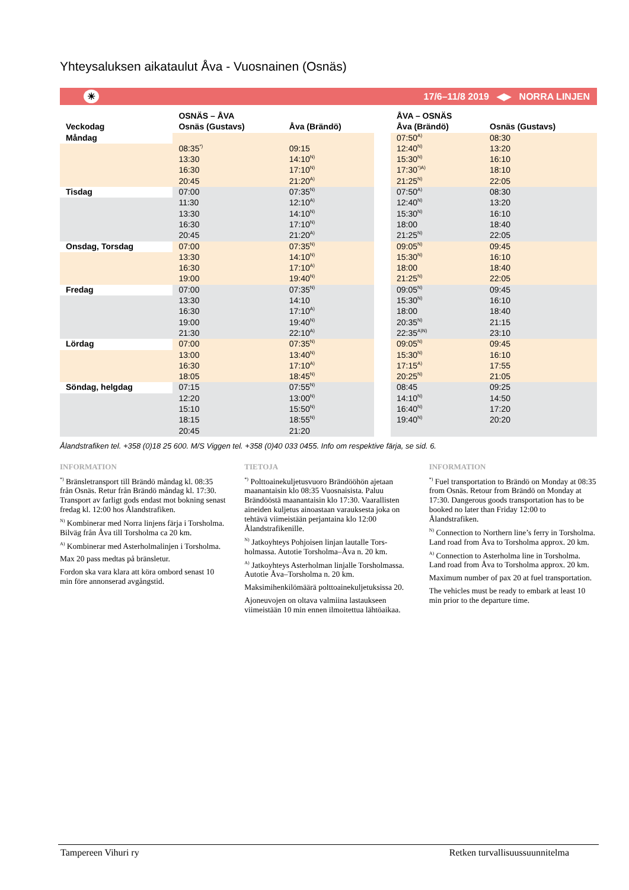Yhteysaluksen aikataulut Åva - Vuosnainen (Osnäs)
☀ 17/6–11/8 2019 ◀▶ NORRA LINJEN
| | OSNÄS – ÅVA | |
| --- | --- | --- |
| Veckodag | Osnäs (Gustavs) | Åva (Brändö) |
| Måndag | | |
| | 08:35<sup>*)</sup> | 09:15 |
| | 13:30 | 14:10<sup>N)</sup> |
| | 16:30 | 17:10<sup>N)</sup> |
| | 20:45 | 21:20<sup>A)</sup> |
| Tisdag | 07:00 | 07:35<sup>N)</sup> |
| | 11:30 | 12:10<sup>A)</sup> |
| | 13:30 | 14:10<sup>N)</sup> |
| | 16:30 | 17:10<sup>N)</sup> |
| | 20:45 | 21:20<sup>A)</sup> |
| Onsdag, Torsdag | 07:00 | 07:35<sup>N)</sup> |
| | 13:30 | 14:10<sup>N)</sup> |
| | 16:30 | 17:10<sup>A)</sup> |
| | 19:00 | 19:40<sup>N)</sup> |
| Fredag | 07:00 | 07:35<sup>N)</sup> |
| | 13:30 | 14:10 |
| | 16:30 | 17:10<sup>A)</sup> |
| | 19:00 | 19:40<sup>N)</sup> |
| | 21:30 | 22:10<sup>A)</sup> |
| Lördag | 07:00 | 07:35<sup>N)</sup> |
| | 13:00 | 13:40<sup>N)</sup> |
| | 16:30 | 17:10<sup>A)</sup> |
| | 18:05 | 18:45<sup>N)</sup> |
| Söndag, helgdag | 07:15 | 07:55<sup>N)</sup> |
| | 12:20 | 13:00<sup>N)</sup> |
| | 15:10 | 15:50<sup>N)</sup> |
| | 18:15 | 18:55<sup>N)</sup> |
| | 20:45 | 21:20 |
| ÅVA – OSNÄS | |
| --- | --- |
| Åva (Brändö) | Osnäs (Gustavs) |
| 07:50<sup>A)</sup> | 08:30 |
| 12:40<sup>N)</sup> | 13:20 |
| 15:30<sup>N)</sup> | 16:10 |
| 17:30<sup>*)A)</sup> | 18:10 |
| 21:25<sup>N)</sup> | 22:05 |
| 07:50<sup>A)</sup> | 08:30 |
| 12:40<sup>N)</sup> | 13:20 |
| 15:30<sup>N)</sup> | 16:10 |
| 18:00 | 18:40 |
| 21:25<sup>N)</sup> | 22:05 |
| 09:05<sup>N)</sup> | 09:45 |
| 15:30<sup>N)</sup> | 16:10 |
| 18:00 | 18:40 |
| 21:25<sup>N)</sup> | 22:05 |
| 09:05<sup>N)</sup> | 09:45 |
| 15:30<sup>N)</sup> | 16:10 |
| 18:00 | 18:40 |
| 20:35<sup>N)</sup> | 21:15 |
| 22:35<sup>A)N)</sup> | 23:10 |
| 09:05<sup>N)</sup> | 09:45 |
| 15:30<sup>N)</sup> | 16:10 |
| 17:15<sup>A)</sup> | 17:55 |
| 20:25<sup>N)</sup> | 21:05 |
| 08:45 | 09:25 |
| 14:10<sup>N)</sup> | 14:50 |
| 16:40<sup>N)</sup> | 17:20 |
| 19:40<sup>N)</sup> | 20:20 |
Ålandstrafiken tel. +358 (0)18 25 600. M/S Viggen tel. +358 (0)40 033 0455. Info om respektive färja, se sid. 6.
INFORMATION
<sup>*)</sup> Bränsletransport till Brändö måndag kl. 08:35 från Osnäs. Retur från Brändö måndag kl. 17:30. Transport av farligt gods endast mot bokning senast fredag kl. 12:00 hos Ålandstrafiken.
<sup>N)</sup> Kombinerar med Norra linjens färja i Torsholma. Bilväg från Åva till Torsholma ca 20 km.
<sup>A)</sup> Kombinerar med Asterholmalinjen i Tors­holma.
Max 20 pass medtas på bränsletur.
Fordon ska vara klara att köra ombord senast 10 min före annonserad avgångstid.
TIETOJA
<sup>*)</sup> Polttoainekuljetusvuoro Brändööhön ajetaan maanantaisin klo 08:35 Vuosnaisista. Paluu Brändööstä maanantaisin klo 17:30. Vaarallis­ten aineiden kuljetus ainoastaan varauksesta joka on tehtävä viimeistään perjantaina klo 12:00 Ålandstrafikenille.
<sup>N)</sup> Jatkoyhteys Pohjoisen linjan lautalle Tors­holmassa. Autotie Torsholma–Åva n. 20 km.
<sup>A)</sup> Jatkoyhteys Asterholman linjalle Torshol­massa. Autotie Åva–Torsholma n. 20 km.
Maksimihenkilömäärä polttoainekuljetuksissa 20.
Ajoneuvojen on oltava valmiina lastaukseen viimeistään 10 min ennen ilmoitettua lähtö­aikaa.
INFORMATION
<sup>*)</sup> Fuel transportation to Brändö on Monday at 08:35 from Osnäs. Retour from Brändö on Monday at 17:30. Dangerous goods transpor­tation has to be booked no later than Friday 12:00 to Ålandstrafiken.
<sup>N)</sup> Connection to Northern line’s ferry in Torsholma. Land road from Åva to Torsholma approx. 20 km.
<sup>A)</sup> Connection to Asterholma line in Torsholma. Land road from Åva to Torsholma approx. 20 km.
Maximum number of pax 20 at fuel transpor­tation.
The vehicles must be ready to embark at least 10 min prior to the departure time.
Tampereen Vihuri ry Retken turvallisuussuunnitelma